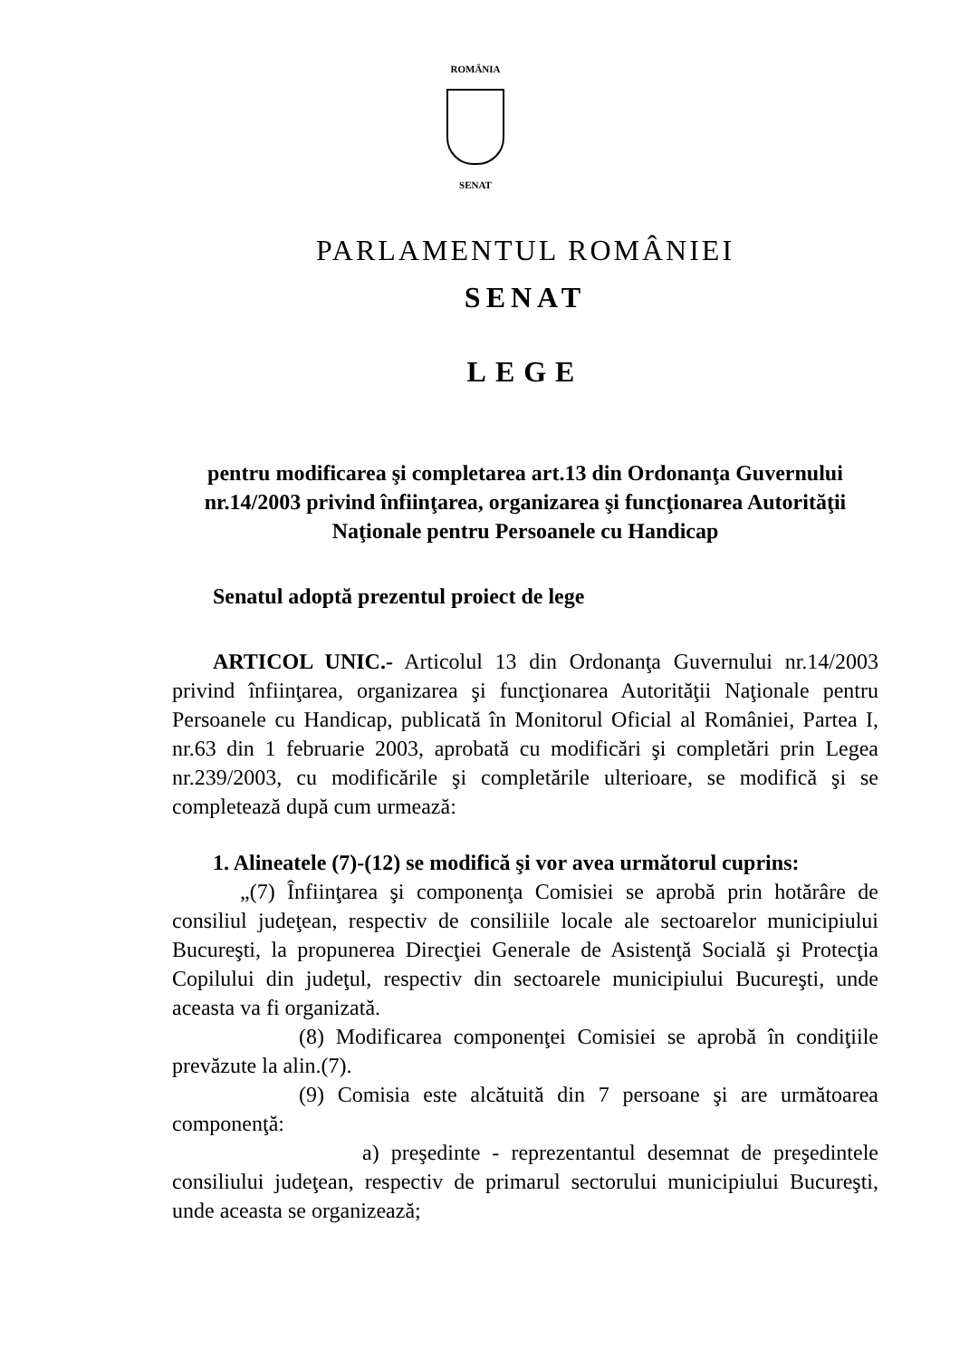ROMÂNIA
SENAT
PARLAMENTUL ROMÂNIEI
SENAT
LEGE
pentru modificarea şi completarea art.13 din Ordonanţa Guvernului nr.14/2003 privind înfiinţarea, organizarea şi funcţionarea Autorităţii Naţionale pentru Persoanele cu Handicap
Senatul adoptă prezentul proiect de lege
ARTICOL UNIC.- Articolul 13 din Ordonanţa Guvernului nr.14/2003 privind înfiinţarea, organizarea şi funcţionarea Autorităţii Naţionale pentru Persoanele cu Handicap, publicată în Monitorul Oficial al României, Partea I, nr.63 din 1 februarie 2003, aprobată cu modificări şi completări prin Legea nr.239/2003, cu modificările şi completările ulterioare, se modifică şi se completează după cum urmează:
1. Alineatele (7)-(12) se modifică şi vor avea următorul cuprins:
„(7) Înfiinţarea şi componenţa Comisiei se aprobă prin hotărâre de consiliul judeţean, respectiv de consiliile locale ale sectoarelor municipiului Bucureşti, la propunerea Direcţiei Generale de Asistenţă Socială şi Protecţia Copilului din judeţul, respectiv din sectoarele municipiului Bucureşti, unde aceasta va fi organizată.
(8) Modificarea componenţei Comisiei se aprobă în condiţiile prevăzute la alin.(7).
(9) Comisia este alcătuită din 7 persoane şi are următoarea componenţă:
a) preşedinte - reprezentantul desemnat de preşedintele consiliului judeţean, respectiv de primarul sectorului municipiului Bucureşti, unde aceasta se organizează;